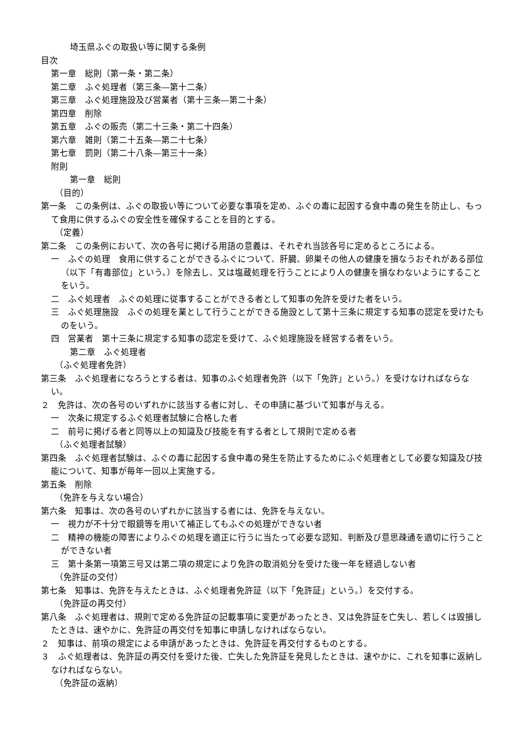埼玉県ふぐの取扱い等に関する条例
目次
第一章　総則（第一条・第二条）
第二章　ふぐ処理者（第三条―第十二条）
第三章　ふぐ処理施設及び営業者（第十三条―第二十条）
第四章　削除
第五章　ふぐの販売（第二十三条・第二十四条）
第六章　雑則（第二十五条―第二十七条）
第七章　罰則（第二十八条―第三十一条）
附則
第一章　総則
（目的）
第一条　この条例は、ふぐの取扱い等について必要な事項を定め、ふぐの毒に起因する食中毒の発生を防止し、もって食用に供するふぐの安全性を確保することを目的とする。
（定義）
第二条　この条例において、次の各号に掲げる用語の意義は、それぞれ当該各号に定めるところによる。
一　ふぐの処理　食用に供することができるふぐについて、肝臓、卵巣その他人の健康を損なうおそれがある部位（以下「有毒部位」という。）を除去し、又は塩蔵処理を行うことにより人の健康を損なわないようにすることをいう。
二　ふぐ処理者　ふぐの処理に従事することができる者として知事の免許を受けた者をいう。
三　ふぐ処理施設　ふぐの処理を業として行うことができる施設として第十三条に規定する知事の認定を受けたものをいう。
四　営業者　第十三条に規定する知事の認定を受けて、ふぐ処理施設を経営する者をいう。
第二章　ふぐ処理者
（ふぐ処理者免許）
第三条　ふぐ処理者になろうとする者は、知事のふぐ処理者免許（以下「免許」という。）を受けなければならない。
２　免許は、次の各号のいずれかに該当する者に対し、その申請に基づいて知事が与える。
一　次条に規定するふぐ処理者試験に合格した者
二　前号に掲げる者と同等以上の知識及び技能を有する者として規則で定める者
（ふぐ処理者試験）
第四条　ふぐ処理者試験は、ふぐの毒に起因する食中毒の発生を防止するためにふぐ処理者として必要な知識及び技能について、知事が毎年一回以上実施する。
第五条　削除
（免許を与えない場合）
第六条　知事は、次の各号のいずれかに該当する者には、免許を与えない。
一　視力が不十分で眼鏡等を用いて補正してもふぐの処理ができない者
二　精神の機能の障害によりふぐの処理を適正に行うに当たって必要な認知、判断及び意思疎通を適切に行うことができない者
三　第十条第一項第三号又は第二項の規定により免許の取消処分を受けた後一年を経過しない者
（免許証の交付）
第七条　知事は、免許を与えたときは、ふぐ処理者免許証（以下「免許証」という。）を交付する。
（免許証の再交付）
第八条　ふぐ処理者は、規則で定める免許証の記載事項に変更があったとき、又は免許証を亡失し、若しくは毀損したときは、速やかに、免許証の再交付を知事に申請しなければならない。
２　知事は、前項の規定による申請があったときは、免許証を再交付するものとする。
３　ふぐ処理者は、免許証の再交付を受けた後、亡失した免許証を発見したときは、速やかに、これを知事に返納しなければならない。
（免許証の返納）